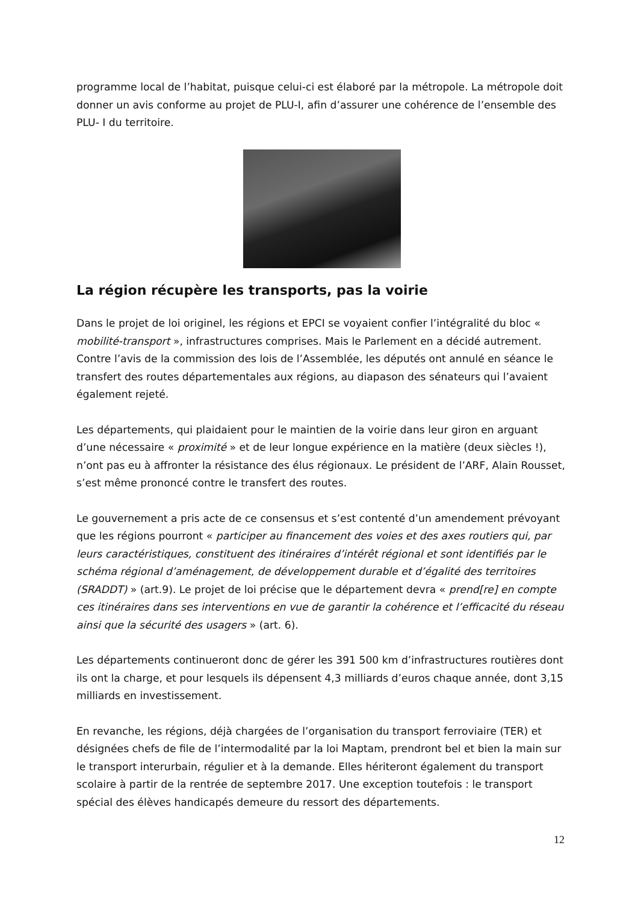programme local de l’habitat, puisque celui-ci est élaboré par la métropole. La métropole doit donner un avis conforme au projet de PLU-I, afin d’assurer une cohérence de l’ensemble des PLU- I du territoire.
La région récupère les transports, pas la voirie
Dans le projet de loi originel, les régions et EPCI se voyaient confier l’intégralité du bloc « mobilité-transport », infrastructures comprises. Mais le Parlement en a décidé autrement. Contre l’avis de la commission des lois de l’Assemblée, les députés ont annulé en séance le transfert des routes départementales aux régions, au diapason des sénateurs qui l’avaient également rejeté.
Les départements, qui plaidaient pour le maintien de la voirie dans leur giron en arguant d’une nécessaire « proximité » et de leur longue expérience en la matière (deux siècles !), n’ont pas eu à affronter la résistance des élus régionaux. Le président de l’ARF, Alain Rousset, s’est même prononcé contre le transfert des routes.
Le gouvernement a pris acte de ce consensus et s’est contenté d’un amendement prévoyant que les régions pourront « participer au financement des voies et des axes routiers qui, par leurs caractéristiques, constituent des itinéraires d’intérêt régional et sont identifiés par le schéma régional d’aménagement, de développement durable et d’égalité des territoires (SRADDT) » (art.9). Le projet de loi précise que le département devra « prend[re] en compte ces itinéraires dans ses interventions en vue de garantir la cohérence et l’efficacité du réseau ainsi que la sécurité des usagers » (art. 6).
Les départements continueront donc de gérer les 391 500 km d’infrastructures routières dont ils ont la charge, et pour lesquels ils dépensent 4,3 milliards d’euros chaque année, dont 3,15 milliards en investissement.
En revanche, les régions, déjà chargées de l’organisation du transport ferroviaire (TER) et désignées chefs de file de l’intermodalité par la loi Maptam, prendront bel et bien la main sur le transport interurbain, régulier et à la demande. Elles hériteront également du transport scolaire à partir de la rentrée de septembre 2017. Une exception toutefois : le transport spécial des élèves handicapés demeure du ressort des départements.
12